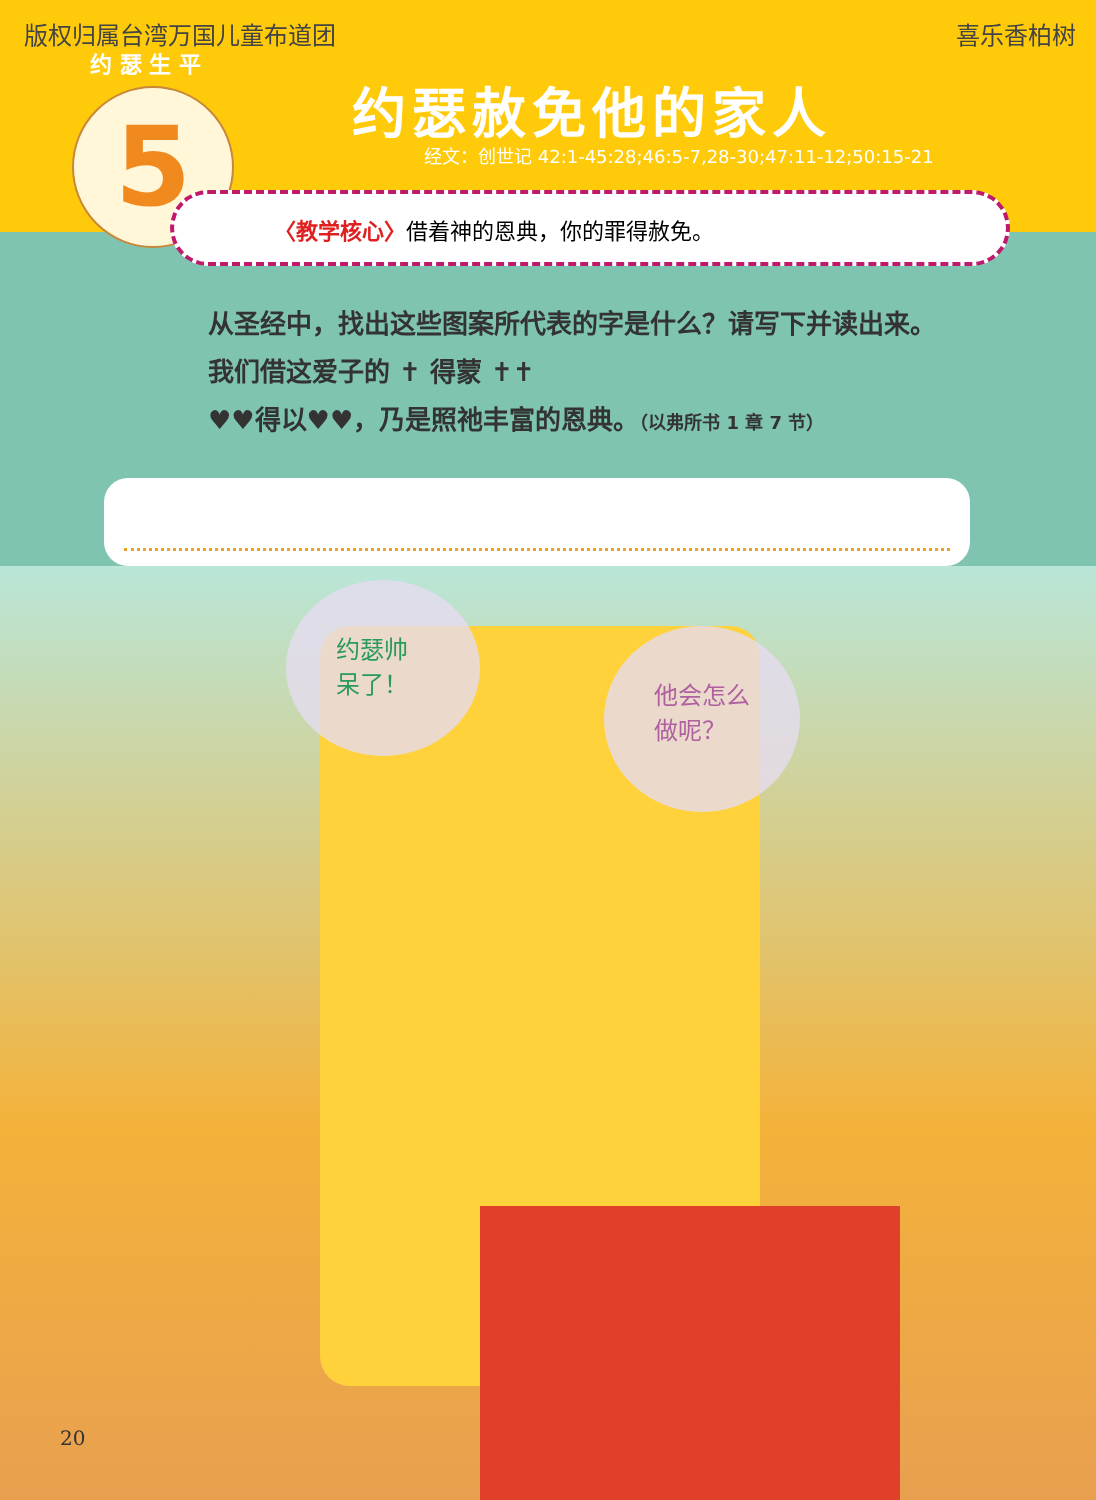版权归属台湾万国儿童布道团 喜乐香柏树
约 瑟 生 平
约瑟赦免他的家人
经文：创世记 42:1-45:28;46:5-7,28-30;47:11-12;50:15-21
5 〈教学核心〉借着神的恩典，你的罪得赦免。
约瑟帅呆了！
他会怎么做呢？
从圣经中，找出这些图案所代表的字是什么？请写下并读出来。
我们借这爱子的 ✝ 得蒙 ✝✝
♥♥得以♥♥，乃是照祂丰富的恩典。（以弗所书 1 章 7 节）
20